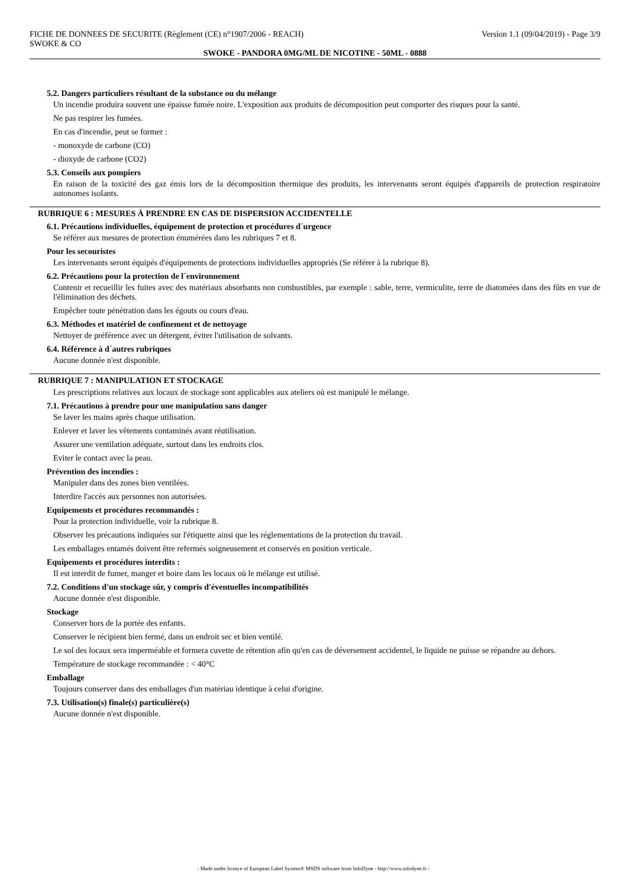FICHE DE DONNEES DE SECURITE (Règlement (CE) n°1907/2006 - REACH)
SWOKE & CO
Version 1.1 (09/04/2019) - Page 3/9
SWOKE - PANDORA 0MG/ML DE NICOTINE - 50ML - 0888
5.2. Dangers particuliers résultant de la substance ou du mélange
Un incendie produira souvent une épaisse fumée noire. L'exposition aux produits de décomposition peut comporter des risques pour la santé.
Ne pas respirer les fumées.
En cas d'incendie, peut se former :
- monoxyde de carbone (CO)
- dioxyde de carbone (CO2)
5.3. Conseils aux pompiers
En raison de la toxicité des gaz émis lors de la décomposition thermique des produits, les intervenants seront équipés d'appareils de protection respiratoire autonomes isolants.
RUBRIQUE 6 : MESURES À PRENDRE EN CAS DE DISPERSION ACCIDENTELLE
6.1. Précautions individuelles, équipement de protection et procédures d´urgence
Se référer aux mesures de protection énumérées dans les rubriques 7 et 8.
Pour les secouristes
Les intervenants seront équipés d'équipements de protections individuelles appropriés (Se référer à la rubrique 8).
6.2. Précautions pour la protection de l´environnement
Contenir et recueillir les fuites avec des matériaux absorbants non combustibles, par exemple : sable, terre, vermiculite, terre de diatomées dans des fûts en vue de l'élimination des déchets.
Empêcher toute pénétration dans les égouts ou cours d'eau.
6.3. Méthodes et matériel de confinement et de nettoyage
Nettoyer de préférence avec un détergent, éviter l'utilisation de solvants.
6.4. Référence à d´autres rubriques
Aucune donnée n'est disponible.
RUBRIQUE 7 : MANIPULATION ET STOCKAGE
Les prescriptions relatives aux locaux de stockage sont applicables aux ateliers où est manipulé le mélange.
7.1. Précautions à prendre pour une manipulation sans danger
Se laver les mains après chaque utilisation.
Enlever et laver les vêtements contaminés avant réutilisation.
Assurer une ventilation adéquate, surtout dans les endroits clos.
Eviter le contact avec la peau.
Prévention des incendies :
Manipuler dans des zones bien ventilées.
Interdire l'accès aux personnes non autorisées.
Equipements et procédures recommandés :
Pour la protection individuelle, voir la rubrique 8.
Observer les précautions indiquées sur l'étiquette ainsi que les réglementations de la protection du travail.
Les emballages entamés doivent être refermés soigneusement et conservés en position verticale.
Equipements et procédures interdits :
Il est interdit de fumer, manger et boire dans les locaux où le mélange est utilisé.
7.2. Conditions d'un stockage sûr, y compris d'éventuelles incompatibilités
Aucune donnée n'est disponible.
Stockage
Conserver hors de la portée des enfants.
Conserver le récipient bien fermé, dans un endroit sec et bien ventilé.
Le sol des locaux sera imperméable et formera cuvette de rétention afin qu'en cas de déversement accidentel, le liquide ne puisse se répandre au dehors.
Température de stockage recommandée : < 40°C
Emballage
Toujours conserver dans des emballages d'un matériau identique à celui d'origine.
7.3. Utilisation(s) finale(s) particulière(s)
Aucune donnée n'est disponible.
- Made under licence of European Label System® MSDS software from InfoDyne - http://www.infodyne.fr -